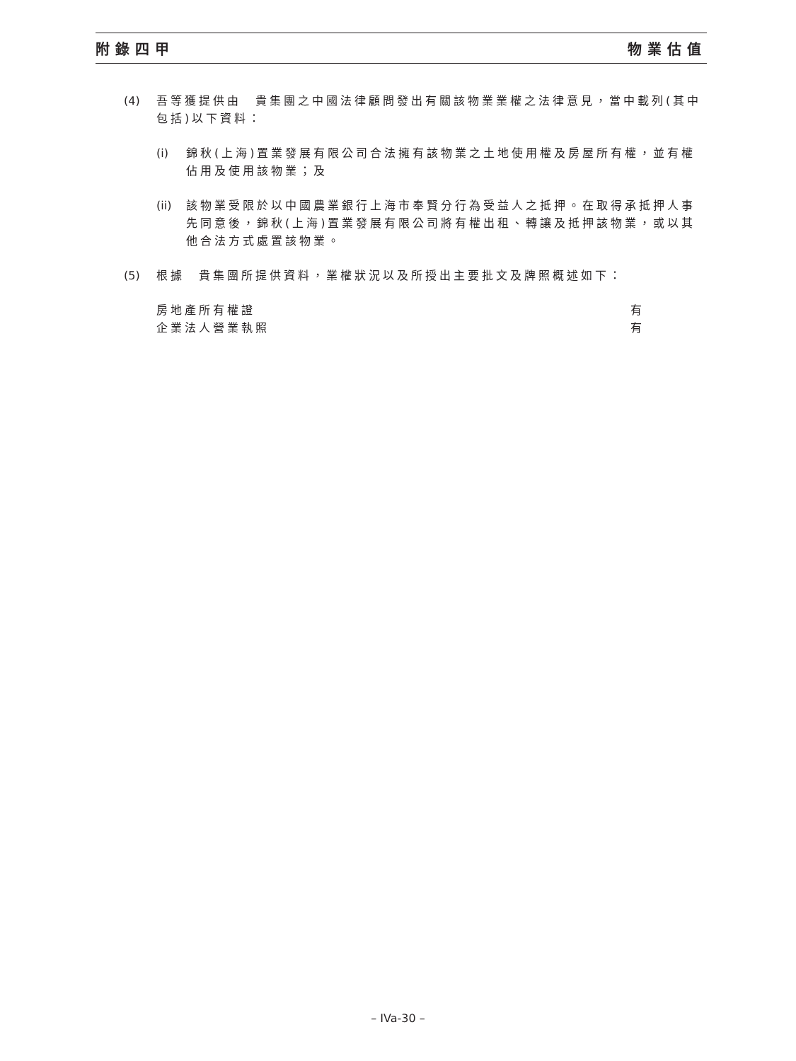附錄四甲 物業估值
(4) 吾等獲提供由　貴集團之中國法律顧問發出有關該物業業權之法律意見，當中載列(其中包括)以下資料：
(i) 錦秋(上海)置業發展有限公司合法擁有該物業之土地使用權及房屋所有權，並有權佔用及使用該物業；及
(ii)
該物業受限於以中國農業銀行上海市奉賢分行為受益人之抵押。在取得承抵押人事先同意後，錦秋(上海)置業發展有限公司將有權出租、轉讓及抵押該物業，或以其他合法方式處置該物業。
(5) 根據　貴集團所提供資料，業權狀況以及所授出主要批文及牌照概述如下：
房地產所有權證 有
企業法人營業執照 有
– IVa-30 –